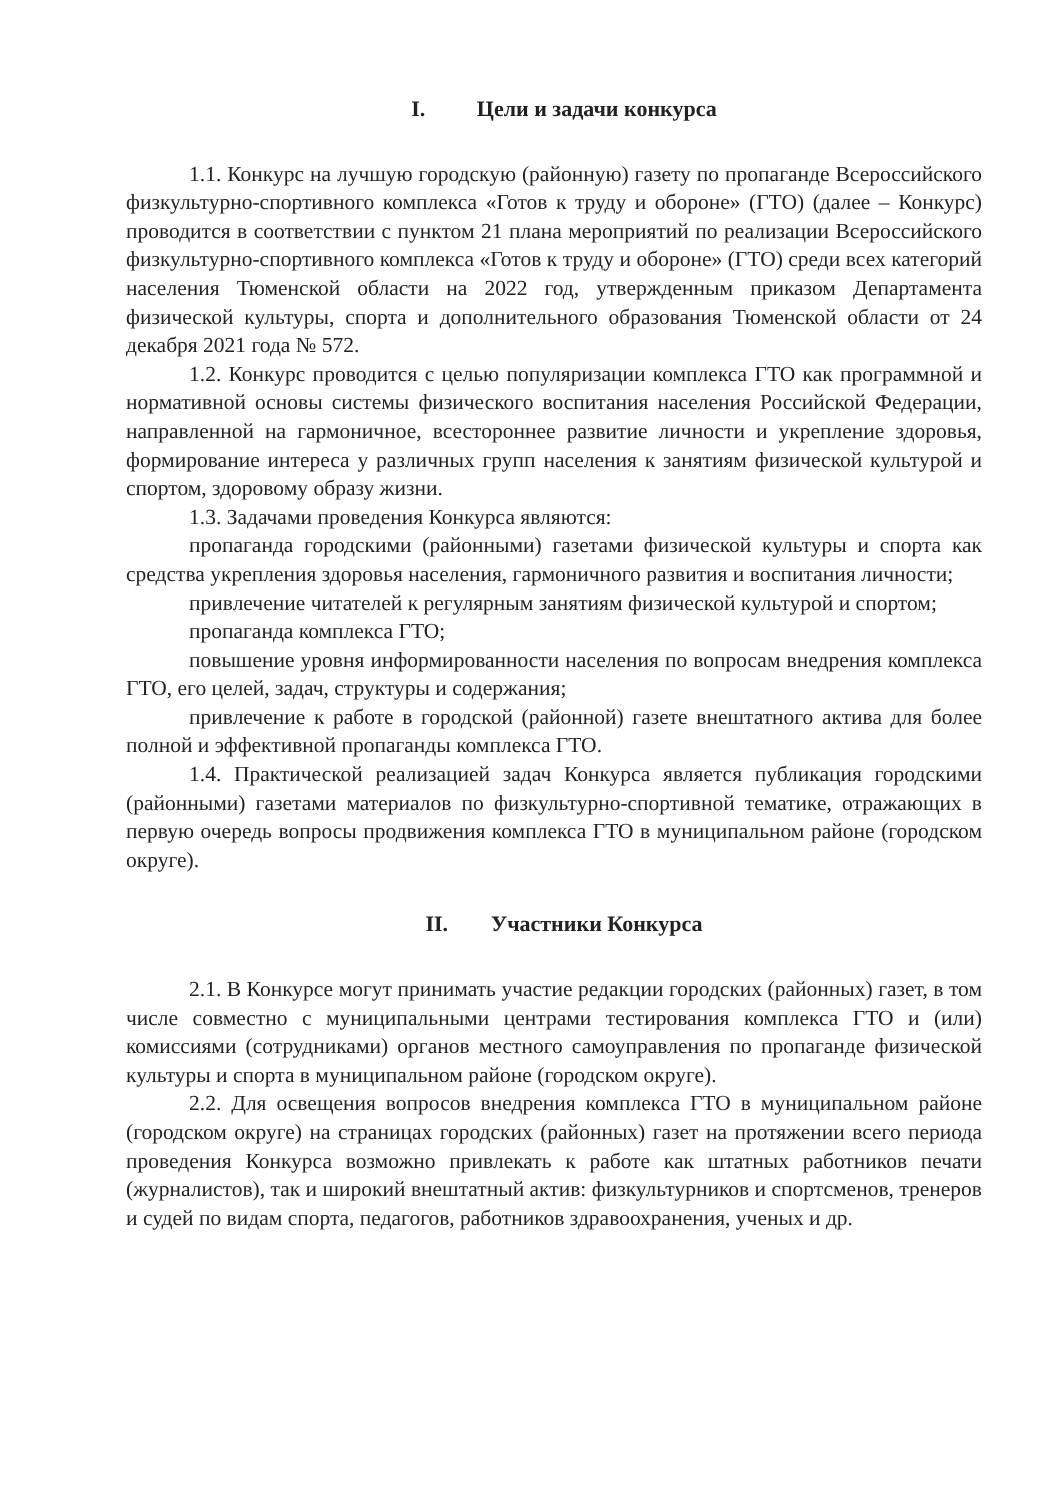I. Цели и задачи конкурса
1.1. Конкурс на лучшую городскую (районную) газету по пропаганде Всероссийского физкультурно-спортивного комплекса «Готов к труду и обороне» (ГТО) (далее – Конкурс) проводится в соответствии с пунктом 21 плана мероприятий по реализации Всероссийского физкультурно-спортивного комплекса «Готов к труду и обороне» (ГТО) среди всех категорий населения Тюменской области на 2022 год, утвержденным приказом Департамента физической культуры, спорта и дополнительного образования Тюменской области от 24 декабря 2021 года № 572.
1.2. Конкурс проводится с целью популяризации комплекса ГТО как программной и нормативной основы системы физического воспитания населения Российской Федерации, направленной на гармоничное, всестороннее развитие личности и укрепление здоровья, формирование интереса у различных групп населения к занятиям физической культурой и спортом, здоровому образу жизни.
1.3. Задачами проведения Конкурса являются:
пропаганда городскими (районными) газетами физической культуры и спорта как средства укрепления здоровья населения, гармоничного развития и воспитания личности;
привлечение читателей к регулярным занятиям физической культурой и спортом;
пропаганда комплекса ГТО;
повышение уровня информированности населения по вопросам внедрения комплекса ГТО, его целей, задач, структуры и содержания;
привлечение к работе в городской (районной) газете внештатного актива для более полной и эффективной пропаганды комплекса ГТО.
1.4. Практической реализацией задач Конкурса является публикация городскими (районными) газетами материалов по физкультурно-спортивной тематике, отражающих в первую очередь вопросы продвижения комплекса ГТО в муниципальном районе (городском округе).
II. Участники Конкурса
2.1. В Конкурсе могут принимать участие редакции городских (районных) газет, в том числе совместно с муниципальными центрами тестирования комплекса ГТО и (или) комиссиями (сотрудниками) органов местного самоуправления по пропаганде физической культуры и спорта в муниципальном районе (городском округе).
2.2. Для освещения вопросов внедрения комплекса ГТО в муниципальном районе (городском округе) на страницах городских (районных) газет на протяжении всего периода проведения Конкурса возможно привлекать к работе как штатных работников печати (журналистов), так и широкий внештатный актив: физкультурников и спортсменов, тренеров и судей по видам спорта, педагогов, работников здравоохранения, ученых и др.